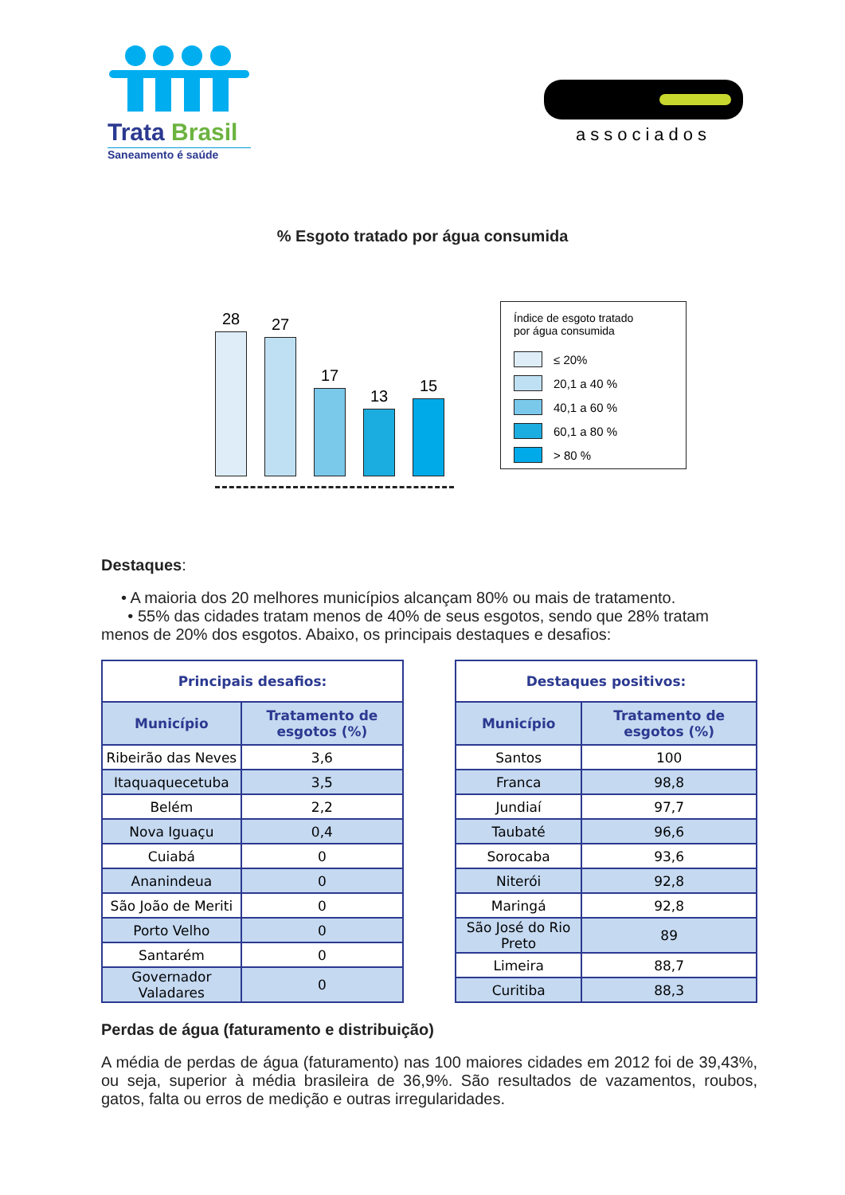Trata Brasil
Saneamento é saúde
associados
% Esgoto tratado por água consumida
28
27
17
13
15
Índice de esgoto tratado
por água consumida
≤ 20%
20,1 a 40 %
40,1 a 60 %
60,1 a 80 %
> 80 %
Destaques:
• A maioria dos 20 melhores municípios alcançam 80% ou mais de tratamento.
• 55% das cidades tratam menos de 40% de seus esgotos, sendo que 28% tratam menos de 20% dos esgotos. Abaixo, os principais destaques e desafios:
| Principais desafios: | |
| --- | --- |
| Município | Tratamento de esgotos (%) |
| Ribeirão das Neves | 3,6 |
| Itaquaquecetuba | 3,5 |
| Belém | 2,2 |
| Nova Iguaçu | 0,4 |
| Cuiabá | 0 |
| Ananindeua | 0 |
| São João de Meriti | 0 |
| Porto Velho | 0 |
| Santarém | 0 |
| Governador Valadares | 0 |
| Destaques positivos: | |
| --- | --- |
| Município | Tratamento de esgotos (%) |
| Santos | 100 |
| Franca | 98,8 |
| Jundiaí | 97,7 |
| Taubaté | 96,6 |
| Sorocaba | 93,6 |
| Niterói | 92,8 |
| Maringá | 92,8 |
| São José do Rio Preto | 89 |
| Limeira | 88,7 |
| Curitiba | 88,3 |
Perdas de água (faturamento e distribuição)
A média de perdas de água (faturamento) nas 100 maiores cidades em 2012 foi de 39,43%, ou seja, superior à média brasileira de 36,9%. São resultados de vazamentos, roubos, gatos, falta ou erros de medição e outras irregularidades.